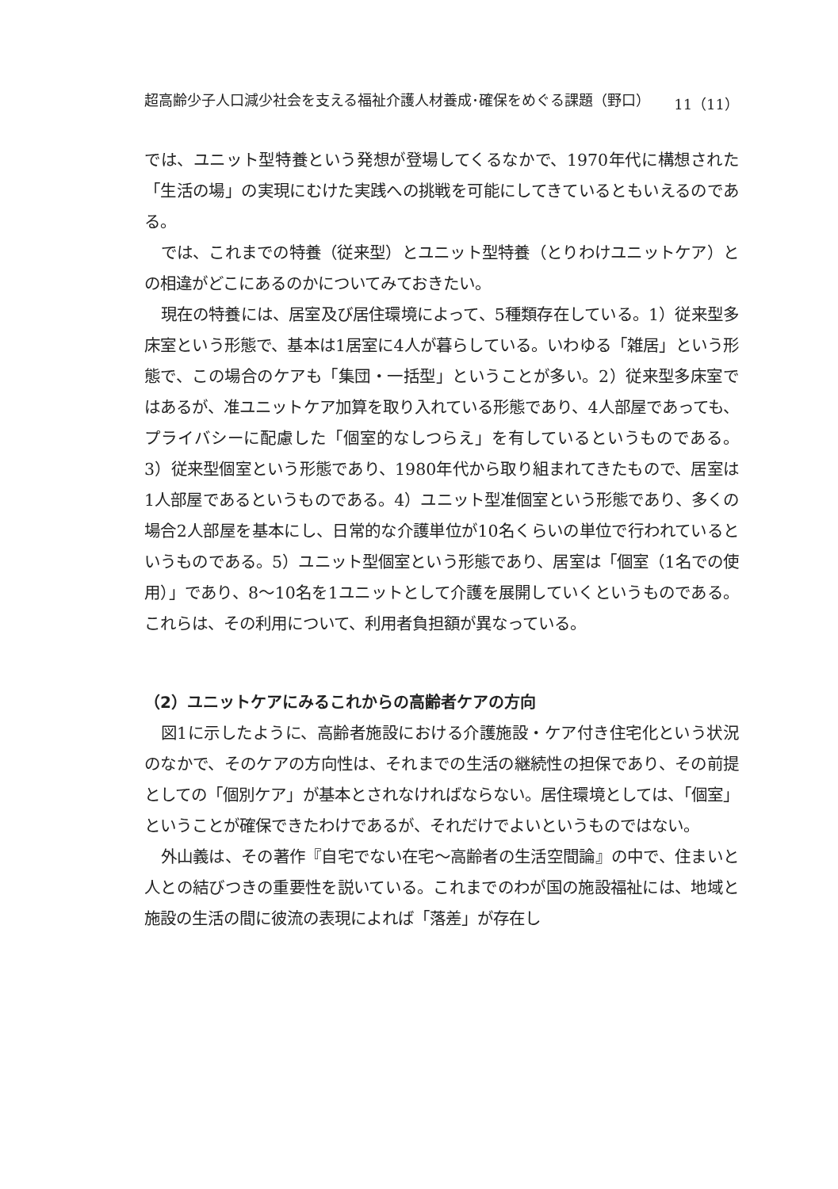超高齢少子人口減少社会を支える福祉介護人材養成･確保をめぐる課題（野口） 11（11）
では、ユニット型特養という発想が登場してくるなかで、1970年代に構想された「生活の場」の実現にむけた実践への挑戦を可能にしてきているともいえるのである。
では、これまでの特養（従来型）とユニット型特養（とりわけユニットケア）との相違がどこにあるのかについてみておきたい。
現在の特養には、居室及び居住環境によって、5種類存在している。1）従来型多床室という形態で、基本は1居室に4人が暮らしている。いわゆる「雑居」という形態で、この場合のケアも「集団・一括型」ということが多い。2）従来型多床室ではあるが、准ユニットケア加算を取り入れている形態であり、4人部屋であっても、プライバシーに配慮した「個室的なしつらえ」を有しているというものである。3）従来型個室という形態であり、1980年代から取り組まれてきたもので、居室は1人部屋であるというものである。4）ユニット型准個室という形態であり、多くの場合2人部屋を基本にし、日常的な介護単位が10名くらいの単位で行われているというものである。5）ユニット型個室という形態であり、居室は「個室（1名での使用）」であり、8〜10名を1ユニットとして介護を展開していくというものである。これらは、その利用について、利用者負担額が異なっている。
（2）ユニットケアにみるこれからの高齢者ケアの方向
図1に示したように、高齢者施設における介護施設・ケア付き住宅化という状況のなかで、そのケアの方向性は、それまでの生活の継続性の担保であり、その前提としての「個別ケア」が基本とされなければならない。居住環境としては、「個室」ということが確保できたわけであるが、それだけでよいというものではない。
外山義は、その著作『自宅でない在宅〜高齢者の生活空間論』の中で、住まいと人との結びつきの重要性を説いている。これまでのわが国の施設福祉には、地域と施設の生活の間に彼流の表現によれば「落差」が存在し